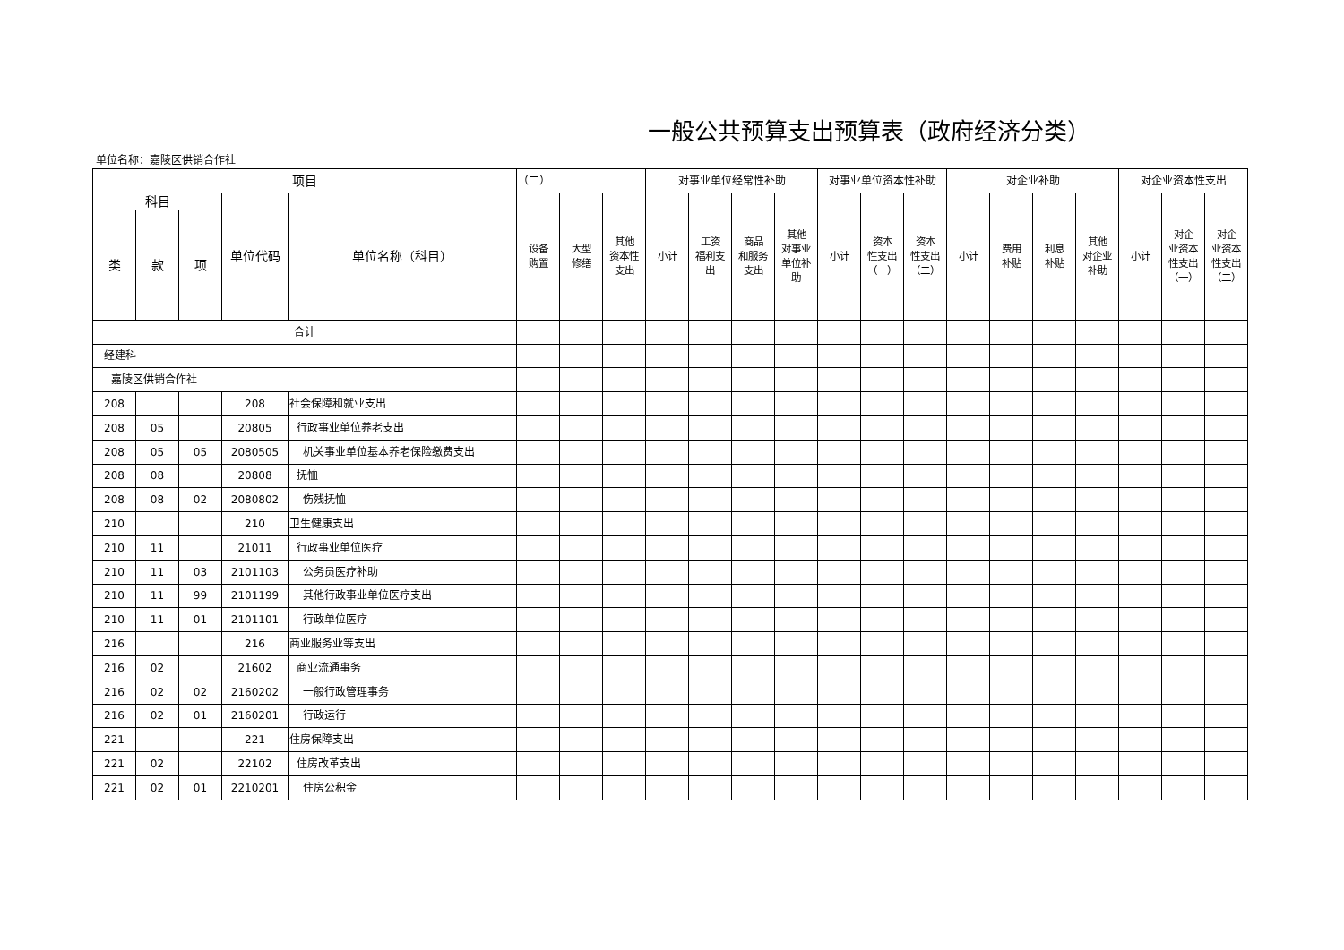一般公共预算支出预算表（政府经济分类）
单位名称：嘉陵区供销合作社
| 项目 | | | | | （二） | | | 对事业单位经常性补助 | | | | 对事业单位资本性补助 | | | 对企业补助 | | | | 对企业资本性支出 | | |
| --- | --- | --- | --- | --- | --- | --- | --- | --- | --- | --- | --- | --- | --- | --- | --- | --- | --- | --- | --- | --- | --- |
| 科目 | | | 单位代码 | 单位名称（科目） | 设备 购置 | 大型 修缮 | 其他 资本性 支出 | 小计 | 工资 福利支 出 | 商品 和服务 支出 | 其他 对事业 单位补 助 | 小计 | 资本 性支出 （一） | 资本 性支出 （二） | 小计 | 费用 补贴 | 利息 补贴 | 其他 对企业 补助 | 小计 | 对企 业资本 性支出 （一） | 对企 业资本 性支出 （二） |
| 类 | 款 | 项 | | | | | | | | | | | | | | | | | | | |
| 合计 | | | | | | | | | | | | | | | | | | | | | |
| 经建科 | | | | | | | | | | | | | | | | | | | | | |
| 嘉陵区供销合作社 | | | | | | | | | | | | | | | | | | | | | |
| 208 | | | 208 | 社会保障和就业支出 | | | | | | | | | | | | | | | | | |
| 208 | 05 | | 20805 | 行政事业单位养老支出 | | | | | | | | | | | | | | | | | |
| 208 | 05 | 05 | 2080505 | 机关事业单位基本养老保险缴费支出 | | | | | | | | | | | | | | | | | |
| 208 | 08 | | 20808 | 抚恤 | | | | | | | | | | | | | | | | | |
| 208 | 08 | 02 | 2080802 | 伤残抚恤 | | | | | | | | | | | | | | | | | |
| 210 | | | 210 | 卫生健康支出 | | | | | | | | | | | | | | | | | |
| 210 | 11 | | 21011 | 行政事业单位医疗 | | | | | | | | | | | | | | | | | |
| 210 | 11 | 03 | 2101103 | 公务员医疗补助 | | | | | | | | | | | | | | | | | |
| 210 | 11 | 99 | 2101199 | 其他行政事业单位医疗支出 | | | | | | | | | | | | | | | | | |
| 210 | 11 | 01 | 2101101 | 行政单位医疗 | | | | | | | | | | | | | | | | | |
| 216 | | | 216 | 商业服务业等支出 | | | | | | | | | | | | | | | | | |
| 216 | 02 | | 21602 | 商业流通事务 | | | | | | | | | | | | | | | | | |
| 216 | 02 | 02 | 2160202 | 一般行政管理事务 | | | | | | | | | | | | | | | | | |
| 216 | 02 | 01 | 2160201 | 行政运行 | | | | | | | | | | | | | | | | | |
| 221 | | | 221 | 住房保障支出 | | | | | | | | | | | | | | | | | |
| 221 | 02 | | 22102 | 住房改革支出 | | | | | | | | | | | | | | | | | |
| 221 | 02 | 01 | 2210201 | 住房公积金 | | | | | | | | | | | | | | | | | |